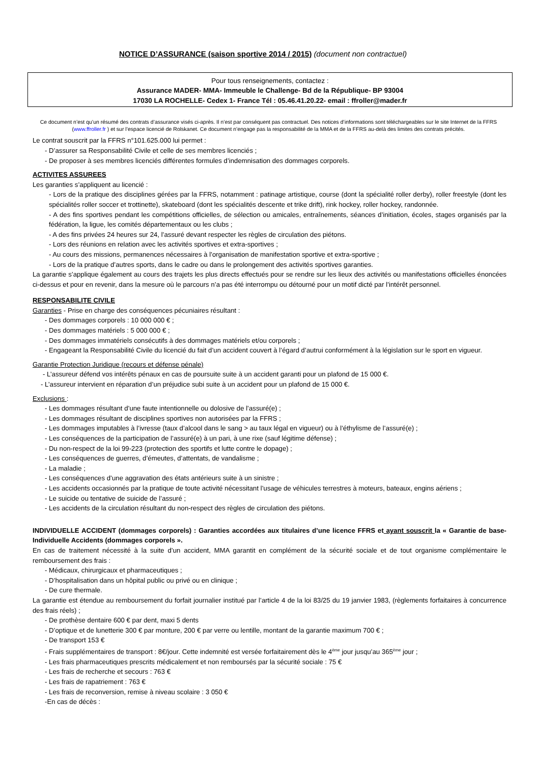NOTICE D’ASSURANCE (saison sportive 2014 / 2015) (document non contractuel)
Pour tous renseignements, contactez :
Assurance MADER- MMA- Immeuble le Challenge- Bd de la République- BP 93004
17030 LA ROCHELLE- Cedex 1- France Tél : 05.46.41.20.22- email : ffroller@mader.fr
Ce document n’est qu’un résumé des contrats d’assurance visés ci-après. Il n’est par conséquent pas contractuel. Des notices d’informations sont téléchargeables sur le site Internet de la FFRS (www.ffroller.fr ) et sur l’espace licencié de Rolskanet. Ce document n’engage pas la responsabilité de la MMA et de la FFRS au-delà des limites des contrats précités.
Le contrat souscrit par la FFRS n°101.625.000 lui permet :
- D’assurer sa Responsabilité Civile et celle de ses membres licenciés ;
- De proposer à ses membres licenciés différentes formules d’indemnisation des dommages corporels.
ACTIVITES ASSUREES
Les garanties s’appliquent au licencié :
- Lors de la pratique des disciplines gérées par la FFRS, notamment : patinage artistique, course (dont la spécialité roller derby), roller freestyle (dont les spécialités roller soccer et trottinette), skateboard (dont les spécialités descente et trike drift), rink hockey, roller hockey, randonnée.
- A des fins sportives pendant les compétitions officielles, de sélection ou amicales, entraînements, séances d’initiation, écoles, stages organisés par la fédération, la ligue, les comités départementaux ou les clubs ;
- A des fins privées 24 heures sur 24, l’assuré devant respecter les règles de circulation des piétons.
- Lors des réunions en relation avec les activités sportives et extra-sportives ;
- Au cours des missions, permanences nécessaires à l’organisation de manifestation sportive et extra-sportive ;
- Lors de la pratique d’autres sports, dans le cadre ou dans le prolongement des activités sportives garanties.
La garantie s’applique également au cours des trajets les plus directs effectués pour se rendre sur les lieux des activités ou manifestations officielles énoncées ci-dessus et pour en revenir, dans la mesure où le parcours n’a pas été interrompu ou détourné pour un motif dicté par l’intérêt personnel.
RESPONSABILITE CIVILE
Garanties - Prise en charge des conséquences pécuniaires résultant :
- Des dommages corporels : 10 000 000 € ;
- Des dommages matériels : 5 000 000 € ;
- Des dommages immatériels consécutifs à des dommages matériels et/ou corporels ;
- Engageant la Responsabilité Civile du licencié du fait d’un accident couvert à l’égard d’autrui conformément à la législation sur le sport en vigueur.
Garantie Protection Juridique (recours et défense pénale)
- L’assureur défend vos intérêts pénaux en cas de poursuite suite à un accident garanti pour un plafond de 15 000 €.
- L’assureur intervient en réparation d’un préjudice subi suite à un accident pour un plafond de 15 000 €.
Exclusions :
- Les dommages résultant d’une faute intentionnelle ou dolosive de l’assuré(e) ;
- Les dommages résultant de disciplines sportives non autorisées par la FFRS ;
- Les dommages imputables à l’ivresse (taux d’alcool dans le sang > au taux légal en vigueur) ou à l’éthylisme de l’assuré(e) ;
- Les conséquences de la participation de l’assuré(e) à un pari, à une rixe (sauf légitime défense) ;
- Du non-respect de la loi 99-223 (protection des sportifs et lutte contre le dopage) ;
- Les conséquences de guerres, d’émeutes, d’attentats, de vandalisme ;
- La maladie ;
- Les conséquences d’une aggravation des états antérieurs suite à un sinistre ;
- Les accidents occasionnés par la pratique de toute activité nécessitant l’usage de véhicules terrestres à moteurs, bateaux, engins aériens ;
- Le suicide ou tentative de suicide de l’assuré ;
- Les accidents de la circulation résultant du non-respect des règles de circulation des piétons.
INDIVIDUELLE ACCIDENT (dommages corporels) : Garanties accordées aux titulaires d’une licence FFRS et ayant souscrit la « Garantie de base- Individuelle Accidents (dommages corporels ».
En cas de traitement nécessité à la suite d’un accident, MMA garantit en complément de la sécurité sociale et de tout organisme complémentaire le remboursement des frais :
- Médicaux, chirurgicaux et pharmaceutiques ;
- D’hospitalisation dans un hôpital public ou privé ou en clinique ;
- De cure thermale.
La garantie est étendue au remboursement du forfait journalier institué par l’article 4 de la loi 83/25 du 19 janvier 1983, (règlements forfaitaires à concurrence des frais réels) ;
- De prothèse dentaire 600 € par dent, maxi 5 dents
- D’optique et de lunetterie 300 € par monture, 200 € par verre ou lentille, montant de la garantie maximum 700 € ;
- De transport 153 €
- Frais supplémentaires de transport : 8€/jour. Cette indemnité est versée forfaitairement dès le 4<sup>ème</sup> jour jusqu’au 365<sup>ème</sup> jour ;
- Les frais pharmaceutiques prescrits médicalement et non remboursés par la sécurité sociale : 75 €
- Les frais de recherche et secours : 763 €
- Les frais de rapatriement : 763 €
- Les frais de reconversion, remise à niveau scolaire : 3 050 €
-En cas de décès :